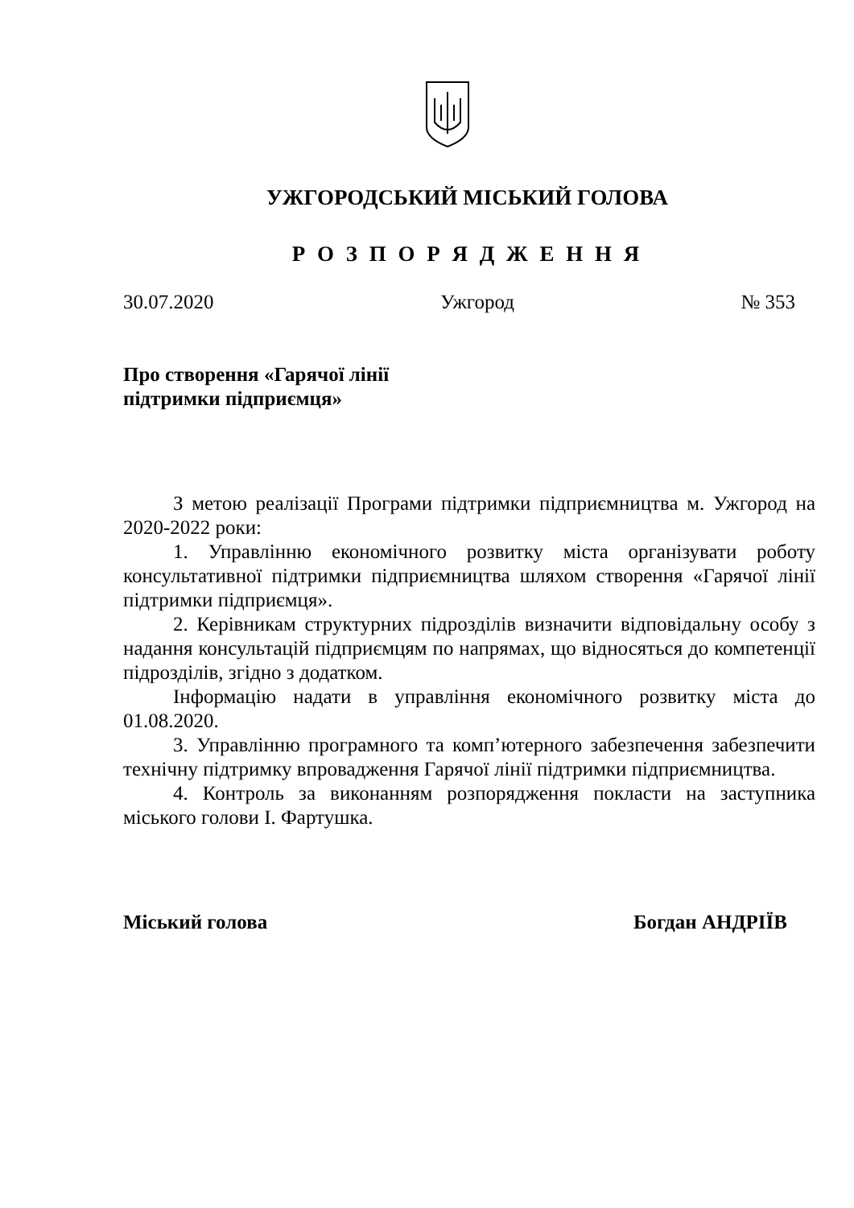УЖГОРОДСЬКИЙ МІСЬКИЙ ГОЛОВА
Р О З П О Р Я Д Ж Е Н Н Я
30.07.2020 Ужгород № 353
Про створення «Гарячої лінії
підтримки підприємця»
З метою реалізації Програми підтримки підприємництва м. Ужгород на 2020-2022 роки:
1. Управлінню економічного розвитку міста організувати роботу консультативної підтримки підприємництва шляхом створення «Гарячої лінії підтримки підприємця».
2. Керівникам структурних підрозділів визначити відповідальну особу з надання консультацій підприємцям по напрямах, що відносяться до компетенції підрозділів, згідно з додатком.
Інформацію надати в управління економічного розвитку міста до 01.08.2020.
3. Управлінню програмного та комп’ютерного забезпечення забезпечити технічну підтримку впровадження Гарячої лінії підтримки підприємництва.
4. Контроль за виконанням розпорядження покласти на заступника міського голови І. Фартушка.
Міський голова Богдан АНДРІЇВ